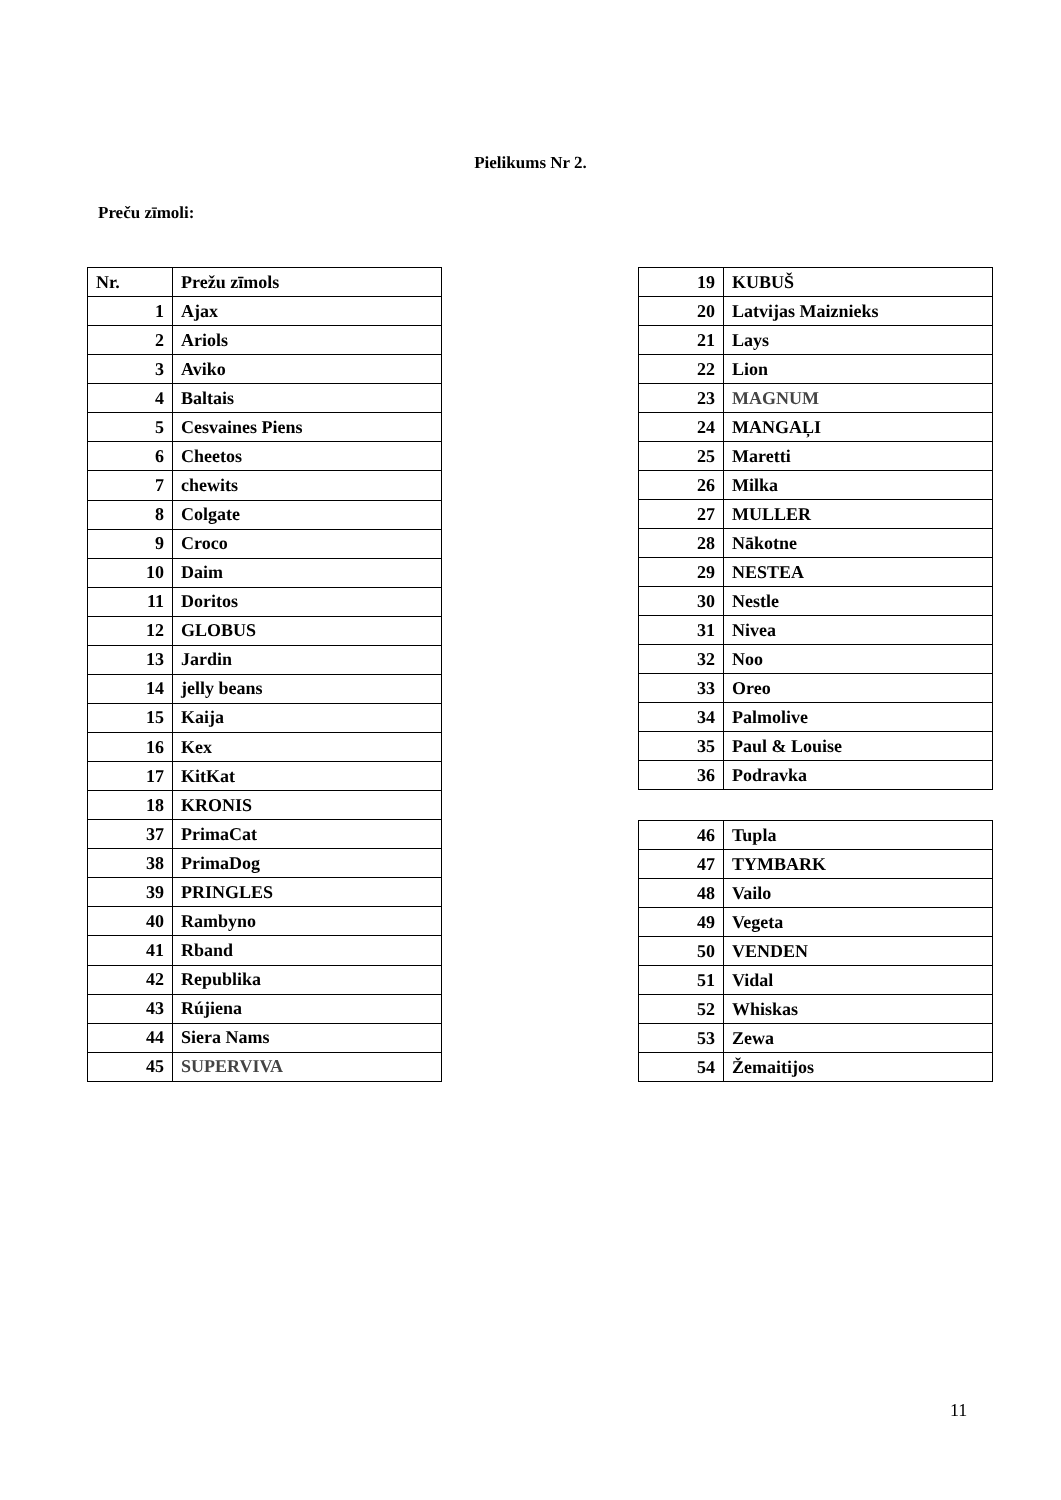Pielikums Nr 2.
Preču zīmoli:
| Nr. | Prežu zīmols |
| --- | --- |
| 1 | Ajax |
| 2 | Ariols |
| 3 | Aviko |
| 4 | Baltais |
| 5 | Cesvaines Piens |
| 6 | Cheetos |
| 7 | chewits |
| 8 | Colgate |
| 9 | Croco |
| 10 | Daim |
| 11 | Doritos |
| 12 | GLOBUS |
| 13 | Jardin |
| 14 | jelly beans |
| 15 | Kaija |
| 16 | Kex |
| 17 | KitKat |
| 18 | KRONIS |
| 37 | PrimaCat |
| 38 | PrimaDog |
| 39 | PRINGLES |
| 40 | Rambyno |
| 41 | Rband |
| 42 | Republika |
| 43 | Rújiena |
| 44 | Siera Nams |
| 45 | SUPERVIVA |
| 19 | KUBUŠ |
| 20 | Latvijas Maiznieks |
| 21 | Lays |
| 22 | Lion |
| 23 | MAGNUM |
| 24 | MANGAĻI |
| 25 | Maretti |
| 26 | Milka |
| 27 | MULLER |
| 28 | Nākotne |
| 29 | NESTEA |
| 30 | Nestle |
| 31 | Nivea |
| 32 | Noo |
| 33 | Oreo |
| 34 | Palmolive |
| 35 | Paul & Louise |
| 36 | Podravka |
| 46 | Tupla |
| 47 | TYMBARK |
| 48 | Vailo |
| 49 | Vegeta |
| 50 | VENDEN |
| 51 | Vidal |
| 52 | Whiskas |
| 53 | Zewa |
| 54 | Žemaitijos |
11